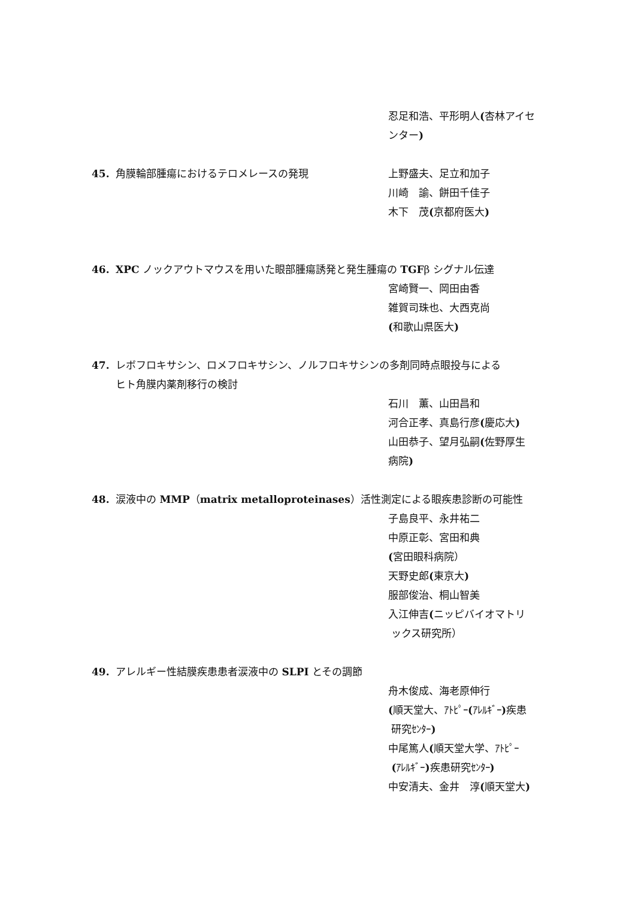忍足和浩、平形明人(杏林アイセ
ンター)
45. 角膜輪部腫瘍におけるテロメレースの発現 上野盛夫、足立和加子
川崎　諭、餅田千佳子
木下　茂(京都府医大)
46. XPC ノックアウトマウスを用いた眼部腫瘍誘発と発生腫瘍の TGFβ シグナル伝達
宮崎賢一、岡田由香
雑賀司珠也、大西克尚
(和歌山県医大)
47. レボフロキサシン、ロメフロキサシン、ノルフロキサシンの多剤同時点眼投与による
ヒト角膜内薬剤移行の検討
石川　薫、山田昌和
河合正孝、真島行彦(慶応大)
山田恭子、望月弘嗣(佐野厚生
病院)
48. 涙液中の MMP（matrix metalloproteinases）活性測定による眼疾患診断の可能性
子島良平、永井祐二
中原正彰、宮田和典
(宮田眼科病院）
天野史郎(東京大)
服部俊治、桐山智美
入江伸吉(ニッピバイオマトリ
ックス研究所）
49. アレルギー性結膜疾患患者涙液中の SLPI とその調節
舟木俊成、海老原伸行
(順天堂大、ｱﾄﾋﾟｰ(ｱﾚﾙｷﾞｰ) 疾患
研究ｾﾝﾀｰ)
中尾篤人(順天堂大学、ｱﾄﾋﾟｰ
(ｱﾚﾙｷﾞｰ) 疾患研究ｾﾝﾀｰ)
中安清夫、金井　淳(順天堂大)